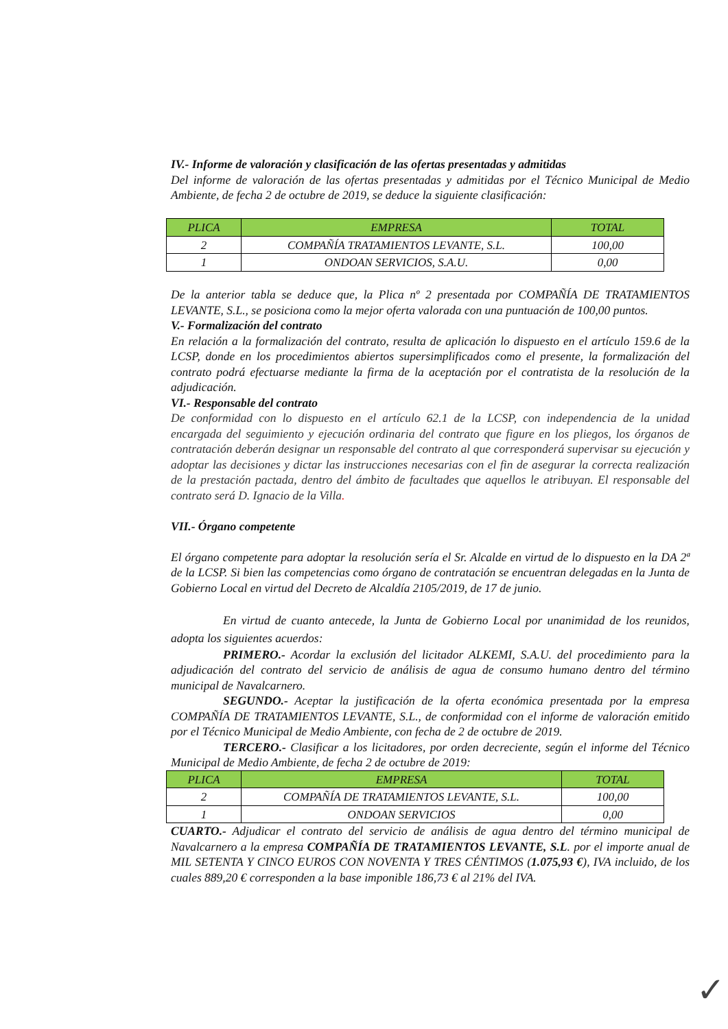IV.- Informe de valoración y clasificación de las ofertas presentadas y admitidas
Del informe de valoración de las ofertas presentadas y admitidas por el Técnico Municipal de Medio Ambiente, de fecha 2 de octubre de 2019, se deduce la siguiente clasificación:
| PLICA | EMPRESA | TOTAL |
| --- | --- | --- |
| 2 | COMPAÑÍA TRATAMIENTOS LEVANTE, S.L. | 100,00 |
| 1 | ONDOAN SERVICIOS, S.A.U. | 0,00 |
De la anterior tabla se deduce que, la Plica nº 2 presentada por COMPAÑÍA DE TRATAMIENTOS LEVANTE, S.L., se posiciona como la mejor oferta valorada con una puntuación de 100,00 puntos.
V.- Formalización del contrato
En relación a la formalización del contrato, resulta de aplicación lo dispuesto en el artículo 159.6 de la LCSP, donde en los procedimientos abiertos supersimplificados como el presente, la formalización del contrato podrá efectuarse mediante la firma de la aceptación por el contratista de la resolución de la adjudicación.
VI.- Responsable del contrato
De conformidad con lo dispuesto en el artículo 62.1 de la LCSP, con independencia de la unidad encargada del seguimiento y ejecución ordinaria del contrato que figure en los pliegos, los órganos de contratación deberán designar un responsable del contrato al que corresponderá supervisar su ejecución y adoptar las decisiones y dictar las instrucciones necesarias con el fin de asegurar la correcta realización de la prestación pactada, dentro del ámbito de facultades que aquellos le atribuyan. El responsable del contrato será D. Ignacio de la Villa.
VII.- Órgano competente
El órgano competente para adoptar la resolución sería el Sr. Alcalde en virtud de lo dispuesto en la DA 2ª de la LCSP. Si bien las competencias como órgano de contratación se encuentran delegadas en la Junta de Gobierno Local en virtud del Decreto de Alcaldía 2105/2019, de 17 de junio.
En virtud de cuanto antecede, la Junta de Gobierno Local por unanimidad de los reunidos, adopta los siguientes acuerdos:
PRIMERO.- Acordar la exclusión del licitador ALKEMI, S.A.U. del procedimiento para la adjudicación del contrato del servicio de análisis de agua de consumo humano dentro del término municipal de Navalcarnero.
SEGUNDO.- Aceptar la justificación de la oferta económica presentada por la empresa COMPAÑÍA DE TRATAMIENTOS LEVANTE, S.L., de conformidad con el informe de valoración emitido por el Técnico Municipal de Medio Ambiente, con fecha de 2 de octubre de 2019.
TERCERO.- Clasificar a los licitadores, por orden decreciente, según el informe del Técnico Municipal de Medio Ambiente, de fecha 2 de octubre de 2019:
| PLICA | EMPRESA | TOTAL |
| --- | --- | --- |
| 2 | COMPAÑÍA DE TRATAMIENTOS LEVANTE, S.L. | 100,00 |
| 1 | ONDOAN SERVICIOS | 0,00 |
CUARTO.- Adjudicar el contrato del servicio de análisis de agua dentro del término municipal de Navalcarnero a la empresa COMPAÑÍA DE TRATAMIENTOS LEVANTE, S.L. por el importe anual de MIL SETENTA Y CINCO EUROS CON NOVENTA Y TRES CÉNTIMOS (1.075,93 €), IVA incluido, de los cuales 889,20 € corresponden a la base imponible 186,73 € al 21% del IVA.
✓